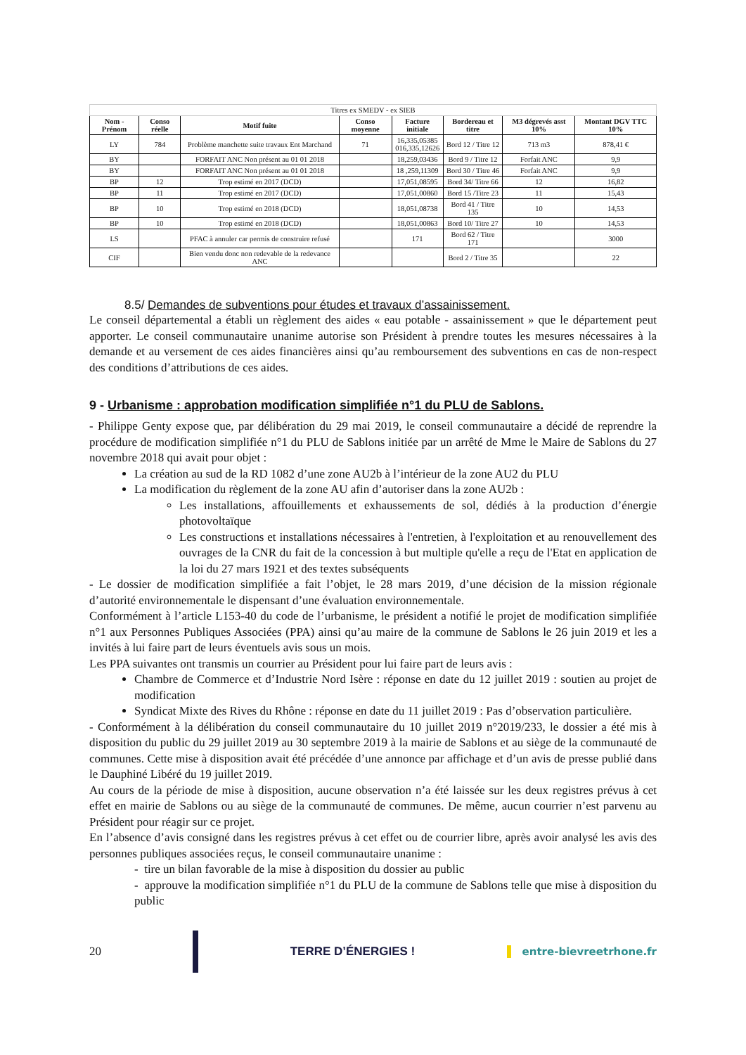| Titres ex SMEDV - ex SIEB | | | | | | | |
| Nom - Prénom | Conso réelle | Motif fuite | Conso moyenne | Facture initiale | Bordereau et titre | M3 dégrevés asst 10% | Montant DGV TTC 10% |
| LY | 784 | Problème manchette suite travaux Ent Marchand | 71 | 16,335,05385 016,335,12626 | Bord 12 / Titre 12 | 713 m3 | 878,41 € |
| BY | | FORFAIT ANC Non présent au 01 01 2018 | | 18,259,03436 | Bord 9 / Titre 12 | Forfait ANC | 9,9 |
| BY | | FORFAIT ANC Non présent au 01 01 2018 | | 18 ,259,11309 | Bord 30 / Titre 46 | Forfait ANC | 9,9 |
| BP | 12 | Trop estimé en 2017 (DCD) | | 17,051,08595 | Bord 34/ Titre 66 | 12 | 16,82 |
| BP | 11 | Trop estimé en 2017 (DCD) | | 17,051,00860 | Bord 15 /Titre 23 | 11 | 15,43 |
| BP | 10 | Trop estimé en 2018 (DCD) | | 18,051,08738 | Bord 41 / Titre 135 | 10 | 14,53 |
| BP | 10 | Trop estimé en 2018 (DCD) | | 18,051,00863 | Bord 10/ Titre 27 | 10 | 14,53 |
| LS | | PFAC à annuler car permis de construire refusé | | 171 | Bord 62 / Titre 171 | | 3000 |
| CIF | | Bien vendu donc non redevable de la redevance ANC | | | Bord 2 / Titre 35 | | 22 |
8.5/ Demandes de subventions pour études et travaux d’assainissement.
Le conseil départemental a établi un règlement des aides « eau potable - assainissement » que le département peut apporter. Le conseil communautaire unanime autorise son Président à prendre toutes les mesures nécessaires à la demande et au versement de ces aides financières ainsi qu’au remboursement des subventions en cas de non-respect des conditions d’attributions de ces aides.
9 - Urbanisme : approbation modification simplifiée n°1 du PLU de Sablons.
- Philippe Genty expose que, par délibération du 29 mai 2019, le conseil communautaire a décidé de reprendre la procédure de modification simplifiée n°1 du PLU de Sablons initiée par un arrêté de Mme le Maire de Sablons du 27 novembre 2018 qui avait pour objet :
La création au sud de la RD 1082 d’une zone AU2b à l’intérieur de la zone AU2 du PLU
La modification du règlement de la zone AU afin d’autoriser dans la zone AU2b :
Les installations, affouillements et exhaussements de sol, dédiés à la production d’énergie photovoltaïque
Les constructions et installations nécessaires à l'entretien, à l'exploitation et au renouvellement des ouvrages de la CNR du fait de la concession à but multiple qu'elle a reçu de l'Etat en application de la loi du 27 mars 1921 et des textes subséquents
- Le dossier de modification simplifiée a fait l’objet, le 28 mars 2019, d’une décision de la mission régionale d’autorité environnementale le dispensant d’une évaluation environnementale.
Conformément à l’article L153-40 du code de l’urbanisme, le président a notifié le projet de modification simplifiée n°1 aux Personnes Publiques Associées (PPA) ainsi qu’au maire de la commune de Sablons le 26 juin 2019 et les a invités à lui faire part de leurs éventuels avis sous un mois.
Les PPA suivantes ont transmis un courrier au Président pour lui faire part de leurs avis :
Chambre de Commerce et d’Industrie Nord Isère : réponse en date du 12 juillet 2019 : soutien au projet de modification
Syndicat Mixte des Rives du Rhône : réponse en date du 11 juillet 2019 : Pas d’observation particulière.
- Conformément à la délibération du conseil communautaire du 10 juillet 2019 n°2019/233, le dossier a été mis à disposition du public du 29 juillet 2019 au 30 septembre 2019 à la mairie de Sablons et au siège de la communauté de communes. Cette mise à disposition avait été précédée d’une annonce par affichage et d’un avis de presse publié dans le Dauphiné Libéré du 19 juillet 2019.
Au cours de la période de mise à disposition, aucune observation n’a été laissée sur les deux registres prévus à cet effet en mairie de Sablons ou au siège de la communauté de communes. De même, aucun courrier n’est parvenu au Président pour réagir sur ce projet.
En l’absence d’avis consigné dans les registres prévus à cet effet ou de courrier libre, après avoir analysé les avis des personnes publiques associées reçus, le conseil communautaire unanime :
- tire un bilan favorable de la mise à disposition du dossier au public
- approuve la modification simplifiée n°1 du PLU de la commune de Sablons telle que mise à disposition du public
20 TERRE D’ÉNERGIES ! entre-bievreetrhone.fr